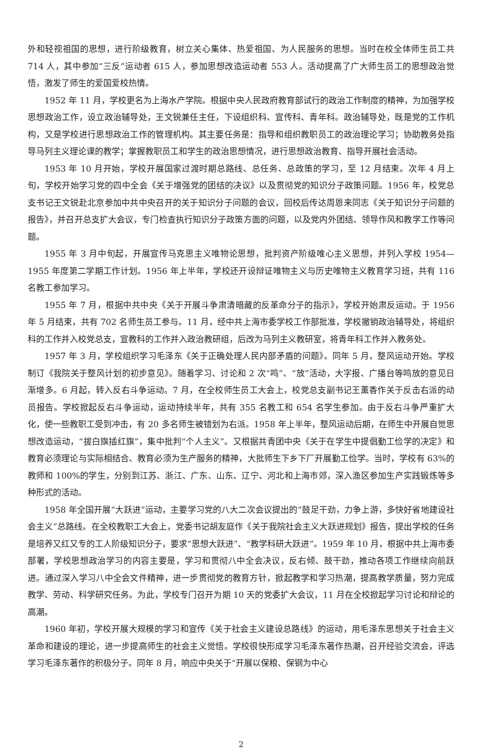外和轻视祖国的思想，进行阶级教育，树立关心集体、热爱祖国、为人民服务的思想。当时在校全体师生员工共 714 人，其中参加“三反”运动者 615 人，参加思想改造运动者 553 人。活动提高了广大师生员工的思想政治觉悟，激发了师生的爱国爱校热情。
1952 年 11 月，学校更名为上海水产学院。根据中央人民政府教育部试行的政治工作制度的精神，为加强学校思想政治工作，设立政治辅导处，王文锐兼任主任，下设组织科、宣传科、青年科。政治辅导处，既是党的工作机构，又是学校进行思想政治工作的管理机构。其主要任务是：指导和组织教职员工的政治理论学习；协助教务处指导马列主义理论课的教学；掌握教职员工和学生的政治思想情况，进行思想政治教育、指导开展社会活动。
1953 年 10 月开始，学校开展国家过渡时期总路线、总任务、总政策的学习，至 12 月结束。次年 4 月上旬，学校开始学习党的四中全会《关于增强党的团结的决议》以及贯彻党的知识分子政策问题。1956 年，校党总支书记王文锐赴北京参加中共中央召开的关于知识分子问题的会议，回校后传达周恩来同志《关于知识分子问题的报告》，并召开总支扩大会议，专门检查执行知识分子政策方面的问题，以及党内外团结、领导作风和教学工作等问题。
1955 年 3 月中旬起，开展宣传马克思主义唯物论思想，批判资产阶级唯心主义思想，并列入学校 1954—1955 年度第二学期工作计划。1956 年上半年，学校还开设辩证唯物主义与历史唯物主义教育学习班，共有 116 名教工参加学习。
1955 年 7 月，根据中共中央《关于开展斗争肃清暗藏的反革命分子的指示》，学校开始肃反运动。于 1956 年 5 月结束，共有 702 名师生员工参与。11 月，经中共上海市委学校工作部批准，学校撤销政治辅导处，将组织科的工作并入校党总支，宣教科的工作并入政治教研组，后改为马列主义教研室，将青年科工作并入教务处。
1957 年 3 月，学校组织学习毛泽东《关于正确处理人民内部矛盾的问题》。同年 5 月，整风运动开始。学校制订《我院关于整风计划的初步意见》。随着学习、讨论和 2 次“鸣”、“放”活动，大字报、广播台等鸣放的意见日渐增多。6 月起，转入反右斗争运动。7 月，在全校师生员工大会上，校党总支副书记王薰香作关于反击右派的动员报告。学校掀起反右斗争运动，运动持续半年，共有 355 名教工和 654 名学生参加。由于反右斗争严重扩大化，使一些教职工受到冲击，有 20 多名师生被错划为右派。1958 年上半年，整风运动后期，在师生中开展自觉思想改造运动，“拔白旗插红旗”，集中批判“个人主义”。又根据共青团中央《关于在学生中提倡勤工俭学的决定》和教育必须理论与实际相结合、教育必须为生产服务的精神，大批师生下乡下厂开展勤工俭学。当时，学校有 63%的教师和 100%的学生，分别到江苏、浙江、广东、山东、辽宁、河北和上海市郊，深入渔区参加生产实践锻炼等多种形式的活动。
1958 年全国开展“大跃进”运动，主要学习党的八大二次会议提出的“鼓足干劲，力争上游，多快好省地建设社会主义”总路线。在全校教职工大会上，党委书记胡友庭作《关于我院社会主义大跃进规划》报告，提出学校的任务是培养又红又专的工人阶级知识分子，要求“思想大跃进”、“教学科研大跃进”。1959 年 10 月，根据中共上海市委部署，学校思想政治学习的内容主要是，学习和贯彻八中全会决议，反右倾、鼓干劲，推动各项工作继续向前跃进。通过深入学习八中全会文件精神，进一步贯彻党的教育方针，掀起教学和学习热潮，提高教学质量，努力完成教学、劳动、科学研究任务。为此，学校专门召开为期 10 天的党委扩大会议，11 月在全校掀起学习讨论和辩论的高潮。
1960 年初，学校开展大规模的学习和宣传《关于社会主义建设总路线》的运动，用毛泽东思想关于社会主义革命和建设的理论，进一步提高师生的社会主义觉悟。学校很快形成学习毛泽东著作热潮，召开经验交流会，评选学习毛泽东著作的积极分子。同年 8 月，响应中央关于“开展以保粮、保钢为中心
2